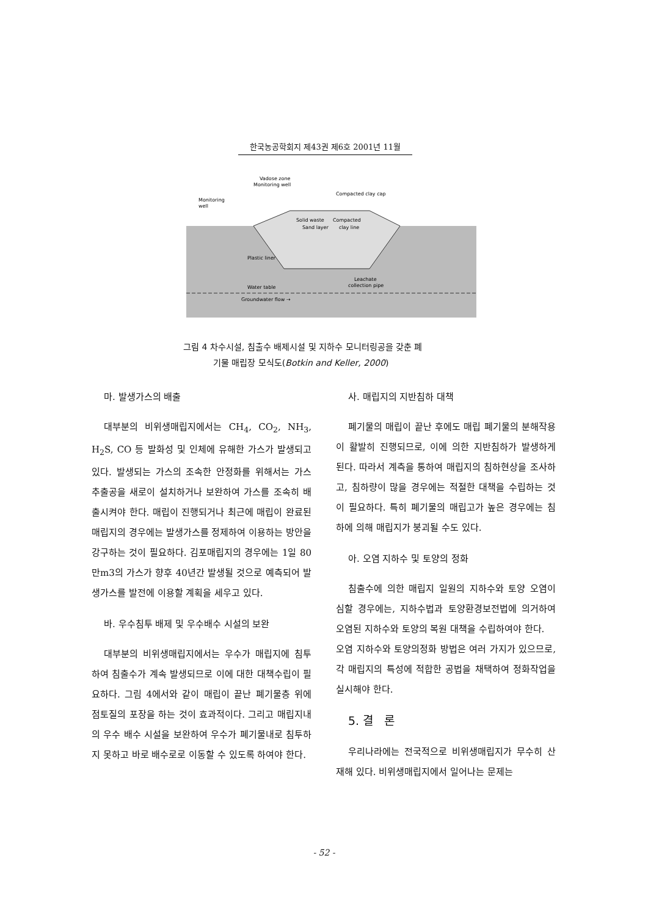한국농공학회지 제43권 제6호 2001년 11월
Vadose zone
Monitoring well
Monitoring
well
Compacted clay cap
Solid waste
Compacted
Sand layer
clay line
Plastic liner
Leachate
collection pipe
Water table
Groundwater flow →
그림 4 차수시설, 침출수 배제시설 및 지하수 모니터링공을 갖춘 폐
기물 매립장 모식도(Botkin and Keller, 2000)
마. 발생가스의 배출
대부분의 비위생매립지에서는 CH<sub>4</sub>, CO<sub>2</sub>, NH<sub>3</sub>, H<sub>2</sub>S, CO 등 발화성 및 인체에 유해한 가스가 발생되고 있다. 발생되는 가스의 조속한 안정화를 위해서는 가스 추출공을 새로이 설치하거나 보완하여 가스를 조속히 배출시켜야 한다. 매립이 진행되거나 최근에 매립이 완료된 매립지의 경우에는 발생가스를 정제하여 이용하는 방안을 강구하는 것이 필요하다. 김포매립지의 경우에는 1일 80만m3의 가스가 향후 40년간 발생될 것으로 예측되어 발생가스를 발전에 이용할 계획을 세우고 있다.
바. 우수침투 배제 및 우수배수 시설의 보완
대부분의 비위생매립지에서는 우수가 매립지에 침투하여 침출수가 계속 발생되므로 이에 대한 대책수립이 필요하다. 그림 4에서와 같이 매립이 끝난 폐기물층 위에 점토질의 포장을 하는 것이 효과적이다. 그리고 매립지내의 우수 배수 시설을 보완하여 우수가 폐기물내로 침투하지 못하고 바로 배수로로 이동할 수 있도록 하여야 한다.
사. 매립지의 지반침하 대책
폐기물의 매립이 끝난 후에도 매립 폐기물의 분해작용이 활발히 진행되므로, 이에 의한 지반침하가 발생하게 된다. 따라서 계측을 통하여 매립지의 침하현상을 조사하고, 침하량이 많을 경우에는 적절한 대책을 수립하는 것이 필요하다. 특히 폐기물의 매립고가 높은 경우에는 침하에 의해 매립지가 붕괴될 수도 있다.
아. 오염 지하수 및 토양의 정화
침출수에 의한 매립지 일원의 지하수와 토양 오염이 심할 경우에는, 지하수법과 토양환경보전법에 의거하여 오염된 지하수와 토양의 복원 대책을 수립하여야 한다.
오염 지하수와 토양의정화 방법은 여러 가지가 있으므로, 각 매립지의 특성에 적합한 공법을 채택하여 정화작업을 실시해야 한다.
5. 결 론
우리나라에는 전국적으로 비위생매립지가 무수히 산재해 있다. 비위생매립지에서 일어나는 문제는
- 52 -